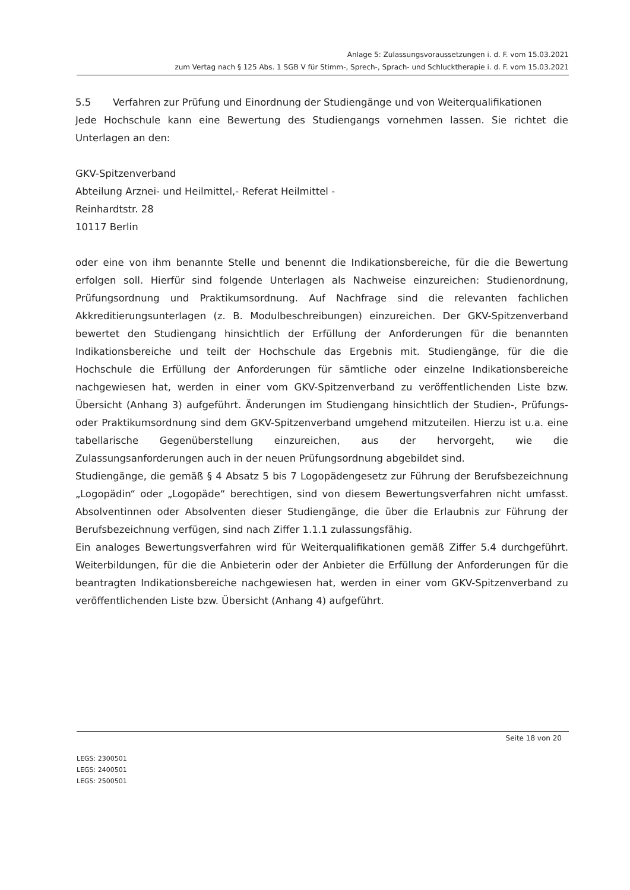Anlage 5: Zulassungsvoraussetzungen i. d. F. vom 15.03.2021
zum Vertag nach § 125 Abs. 1 SGB V für Stimm-, Sprech-, Sprach- und Schlucktherapie i. d. F. vom 15.03.2021
5.5 Verfahren zur Prüfung und Einordnung der Studiengänge und von Weiterqualifikationen
Jede Hochschule kann eine Bewertung des Studiengangs vornehmen lassen. Sie richtet die Unterlagen an den:
GKV-Spitzenverband
Abteilung Arznei- und Heilmittel,- Referat Heilmittel -
Reinhardtstr. 28
10117 Berlin
oder eine von ihm benannte Stelle und benennt die Indikationsbereiche, für die die Bewertung erfolgen soll. Hierfür sind folgende Unterlagen als Nachweise einzureichen: Studienordnung, Prüfungsordnung und Praktikumsordnung. Auf Nachfrage sind die relevanten fachlichen Akkreditierungsunterlagen (z. B. Modulbeschreibungen) einzureichen. Der GKV-Spitzenverband bewertet den Studiengang hinsichtlich der Erfüllung der Anforderungen für die benannten Indikationsbereiche und teilt der Hochschule das Ergebnis mit. Studiengänge, für die die Hochschule die Erfüllung der Anforderungen für sämtliche oder einzelne Indikationsbereiche nachgewiesen hat, werden in einer vom GKV-Spitzenverband zu veröffentlichenden Liste bzw. Übersicht (Anhang 3) aufgeführt. Änderungen im Studiengang hinsichtlich der Studien-, Prüfungs- oder Praktikumsordnung sind dem GKV-Spitzenverband umgehend mitzuteilen. Hierzu ist u.a. eine tabellarische Gegenüberstellung einzureichen, aus der hervorgeht, wie die Zulassungsanforderungen auch in der neuen Prüfungsordnung abgebildet sind.
Studiengänge, die gemäß § 4 Absatz 5 bis 7 Logopädengesetz zur Führung der Berufsbezeichnung „Logopädin“ oder „Logopäde“ berechtigen, sind von diesem Bewertungsverfahren nicht umfasst. Absolventinnen oder Absolventen dieser Studiengänge, die über die Erlaubnis zur Führung der Berufsbezeichnung verfügen, sind nach Ziffer 1.1.1 zulassungsfähig.
Ein analoges Bewertungsverfahren wird für Weiterqualifikationen gemäß Ziffer 5.4 durchgeführt. Weiterbildungen, für die die Anbieterin oder der Anbieter die Erfüllung der Anforderungen für die beantragten Indikationsbereiche nachgewiesen hat, werden in einer vom GKV-Spitzenverband zu veröffentlichenden Liste bzw. Übersicht (Anhang 4) aufgeführt.
Seite 18 von 20
LEGS: 2300501
LEGS: 2400501
LEGS: 2500501